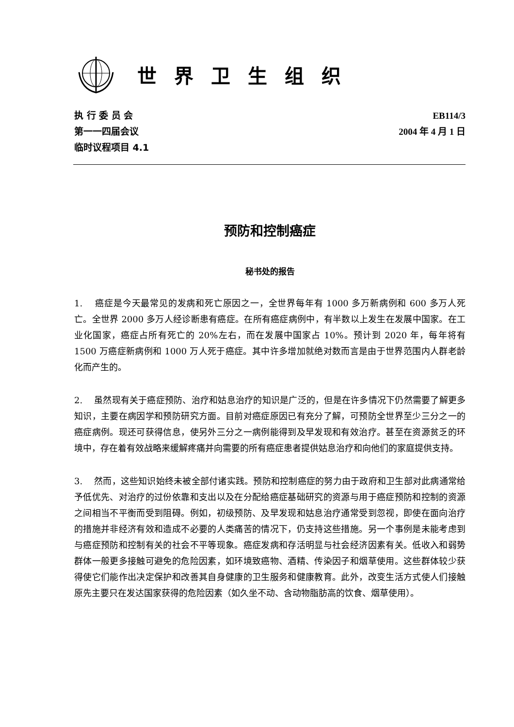世界卫生组织
执 行 委 员 会
第一一四届会议
临时议程项目 4.1
EB114/3
2004 年 4 月 1 日
预防和控制癌症
秘书处的报告
1. 癌症是今天最常见的发病和死亡原因之一，全世界每年有 1000 多万新病例和 600 多万人死亡。全世界 2000 多万人经诊断患有癌症。在所有癌症病例中，有半数以上发生在发展中国家。在工业化国家，癌症占所有死亡的 20%左右，而在发展中国家占 10%。预计到 2020 年，每年将有 1500 万癌症新病例和 1000 万人死于癌症。其中许多增加就绝对数而言是由于世界范围内人群老龄化而产生的。
2. 虽然现有关于癌症预防、治疗和姑息治疗的知识是广泛的，但是在许多情况下仍然需要了解更多知识，主要在病因学和预防研究方面。目前对癌症原因已有充分了解，可预防全世界至少三分之一的癌症病例。现还可获得信息，使另外三分之一病例能得到及早发现和有效治疗。甚至在资源贫乏的环境中，存在着有效战略来缓解疼痛并向需要的所有癌症患者提供姑息治疗和向他们的家庭提供支持。
3. 然而，这些知识始终未被全部付诸实践。预防和控制癌症的努力由于政府和卫生部对此病通常给予低优先、对治疗的过份依靠和支出以及在分配给癌症基础研究的资源与用于癌症预防和控制的资源之间相当不平衡而受到阻碍。例如，初级预防、及早发现和姑息治疗通常受到忽视，即使在面向治疗的措施并非经济有效和造成不必要的人类痛苦的情况下，仍支持这些措施。另一个事例是未能考虑到与癌症预防和控制有关的社会不平等现象。癌症发病和存活明显与社会经济因素有关。低收入和弱势群体一般更多接触可避免的危险因素，如环境致癌物、酒精、传染因子和烟草使用。这些群体较少获得使它们能作出决定保护和改善其自身健康的卫生服务和健康教育。此外，改变生活方式使人们接触原先主要只在发达国家获得的危险因素（如久坐不动、含动物脂肪高的饮食、烟草使用）。